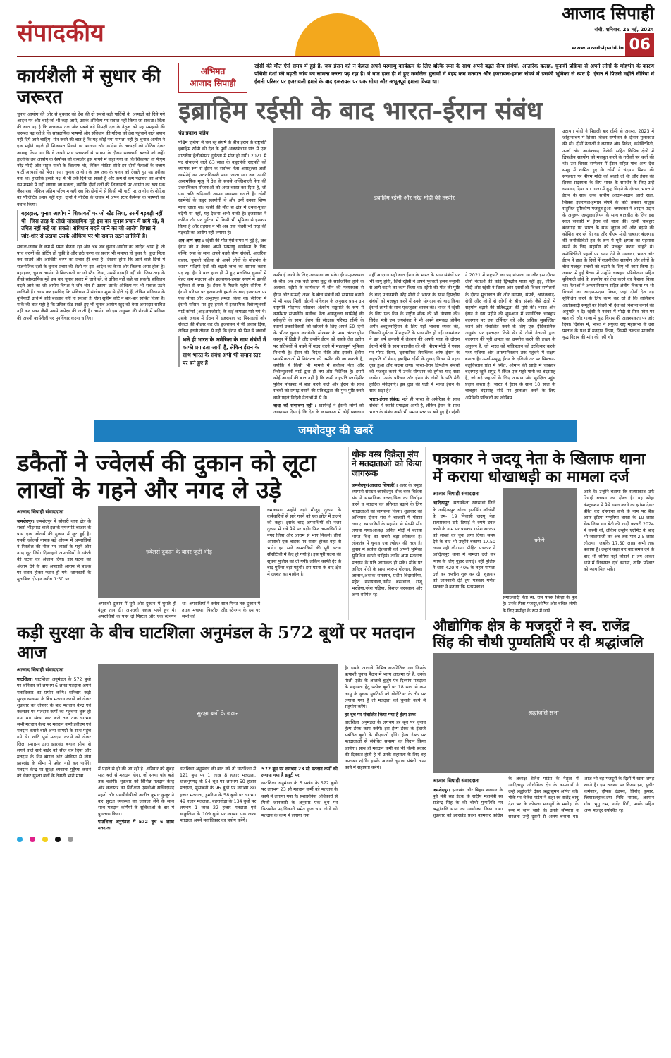संपादकीय
आजाद सिपाही
रांची, शनिवार, 25 मई, 2024
www.azadsipahi.in 06
कार्यशैली में सुधार की जरूरत
चुनाव आयोग की ओर से बुधवार को देश की दो सबसे बड़ी पार्टियों के अध्यक्षों को दिये गये आदेश पर और चाहे जो भी कहा जाये, उसके औचित्य पर सवाल नहीं किया जा सकता। चिंता की बात यह है कि सत्तारूढ़ दल और सबसे बड़े विपक्षी दल के नेतृत्व को यह समझाने की जरूरत पड़ रही है कि सांप्रदायिक भाषणों और संविधान की गरिमा को ठेस पहुंचाने वाले बयान नहीं दिये जाने चाहिए। गौर करने की बात है कि यह कोई नया मामला नहीं है। चुनाव आयोग ने एक महीने पहले ही शिकायत मिलने पर भाजपा और कांग्रेस के अध्यक्षों को नोटिस देकर आगाह किया था कि वे अपने स्टार प्रचारकों से भाषण के दौरान सावधानी बरतने को कहें। हालांकि तब आयोग के रेस्पॉन्स को कमजोर इस मायने में कहा गया था कि शिकायत तो पीएम नरेंद्र मोदी और राहुल गांधी के खिलाफ थी, लेकिन नोटिस सीधे इन दोनों नेताओं के बजाय पार्टी अध्यक्षों को भेजा गया। चुनाव आयोग के अब तक के चलन को देखते हुए यह तरीका नया था। हालांकि इसके पक्ष में भी तर्क दिये जा सकते हैं और कम से कम पक्षपात का आरोप इस मामले में नहीं लगाया जा सकता, क्योंकि दोनों दलों की शिकायतों पर आयोग का रुख एक जैसा रहा, लेकिन अंतिम परिणाम यही रहा कि दोनों में से किसी भी पार्टी पर आयोग के नोटिस का पॉजिटिव असर नहीं रहा। दोनों ने नोटिस के जवाब में अपने स्टार कैंपेनर्स के भाषणों का बचाव किया।
बहरहाल, चुनाव आयोग ने शिकायतों पर जो स्टैंड लिया, उसमें गड़बड़ी नहीं थी। जिस तरह के तीखे सांप्रदायिक मुद्दे इस बार चुनाव प्रचार में छाये रहे, वे उचित नहीं कहे जा सकते। संविधान बदले जाने का जो आरोप विपक्ष ने जोर-शोर से उठाया उसके औचित्य पर भी सवाल उठने लाजिमी है।
सवाल-जवाब के क्रम में समय बीतता रहा और अब जब चुनाव आयोग का आदेश आया है, तो पांच चरणों की वोटिंग हो चुकी है और छठे चरण का प्रचार भी समाप्त हो चुका है। कुल मिला कर सातवें और आखिरी चरण का प्रचार ही बचा है। देखना होगा कि आने वाले दिनों में राजनीतिक दलों के चुनाव प्रचार की शैली पर इस आदेश का कैसा और कितना असर होता है। बहरहाल, चुनाव आयोग ने शिकायतों पर जो स्टैंड लिया, उसमें गड़बड़ी नहीं थी। जिस तरह के तीखे सांप्रदायिक मुद्दे इस बार चुनाव प्रचार में छाये रहे, वे उचित नहीं कहे जा सकते। संविधान बदले जाने का जो आरोप विपक्ष ने जोर-शोर से उठाया उसके औचित्य पर भी सवाल उठने लाजिमी हैं। खास कर इसलिए कि संविधान में संशोधन शुरू से होते रहे हैं, लेकिन संविधान के बुनियादी ढांचे में कोई बदलाव नहीं हो सकता है, ऐसा सुप्रीम कोर्ट ने बार-बार साबित किया है। मार्के की बात यही है कि उचित स्टैंड रखते हुए भी चुनाव आयोग खुद को वैसा असरदार साबित नहीं कर सका जैसी उससे अपेक्षा की जाती है। आयोग को इस अनुभव की रोशनी में भविष्य की अपनी कार्यशैली पर पुनर्विचार करना चाहिए।
अभिमत
आजाद सिपाही
रईसी की मौत ऐसे समय में हुई है, जब ईरान को न केवल अपने परमाणु कार्यक्रम के लिए बल्कि रूस के साथ अपने बढ़ते सैन्य संबंधों, आंतरिक कलह, चुनावी प्रक्रिया से अपने लोगों के मोहभंग के कारण पश्चिमी देशों की बढ़ती जांच का सामना करना पड़ रहा है। ये बात हाल ही में हुए मजलिस चुनावों में बेहद कम मतदान और इजरायल-हमास संघर्ष में इसकी भूमिका से स्पष्ट है। ईरान ने पिछले महीने सीरिया में ईरानी परिसर पर इजरायली हमले के बाद इजरायल पर एक सीधा और अभूतपूर्व हमला किया था।
इब्राहिम रईसी के बाद भारत-ईरान संबंध
चंद्र प्रकाश पांडेय
पश्चिम एशिया में चल रहे संघर्ष के बीच ईरान के राष्ट्रपति इब्राहिम रईसी की देश के पूर्वी अजरबैजान प्रांत में एक नाटकीय हेलीकॉप्टर दुर्घटना में मौत हो गयी। 2021 में पद संभालने वाले 63 साल के कट्टरपंथी राष्ट्रपति को व्यापक रूप से ईरान के सर्वोच्च नेता अयातुल्ला अली खामेनेई का उत्तराधिकारी माना जाता था। अब उनकी असामयिक मृत्यु ने देश के सबसे शक्तिशाली नेता की उत्तराधिकार योजनाओं को अस्त-व्यस्त कर दिया है, जो एक अति रूढ़िवादी शासन व्यवस्था चलाते हैं। रईसी खामेनेई के कट्टर सहयोगी थे और उन्हें उनका शिष्य माना जाता था। रईसी की मौत से क्षेत्र में उथल-पुथल बढ़ेगी या नहीं, यह देखना अभी बाकी है। इजरायल ने कथित तौर पर दुर्घटना में किसी भी भूमिका से इनकार किया है और तेहरान ने भी अब तक किसी भी तरह की गड़बड़ी का आरोप नहीं लगाया है।
अब आगे क्या : रईसी की मौत ऐसे समय में हुई है, जब ईरान को न केवल अपने परमाणु कार्यक्रम के लिए बल्कि रूस के साथ अपने बढ़ते सैन्य संबंधों, आंतरिक कलह, चुनावी प्रक्रिया से अपने लोगों के मोहभंग के कारण पश्चिमी देशों की बढ़ती जांच का सामना करना पड़ रहा है। ये बात हाल ही में हुए मजलिस चुनावों में बेहद कम मतदान और इजरायल-हमास संघर्ष में इसकी भूमिका से स्पष्ट है। ईरान ने पिछले महीने सीरिया में ईरानी परिसर पर इजरायली हमले के बाद इजरायल पर एक सीधा और अभूतपूर्व हमला किया था। सीरिया में ईरानी परिसर पर हुए हमले में इस्लामिक रिवोल्यूशनरी गार्ड कॉर्प्स (आइआरजीसी) के कई कमांडर मारे गये थे। उसके जवाब में ईरान ने इजरायल पर मिसाइलों और रॉकेटों की बौछार कर दी। इजरायल ने भी जवाब दिया, लेकिन इतनी तीव्रता से नहीं कि ईरान को फिर से जवाबी
भले ही भारत के अमेरिका के साथ संबंधों में काफी प्रगाढ़ता आयी है, लेकिन ईरान के साथ भारत के संबंध अभी भी समान स्तर पर बने हुए हैं।
इब्राहिम रईसी और नरेंद्र मोदी की तस्वीर
कार्रवाई करने के लिए उकसाया जा सके। ईरान-इजरायल के बीच अब तक चले छाया युद्ध के सार्वजनिक होने के अलावा, रईसी के कार्यकाल में चीन की मध्यस्थता से ईरान और सऊदी अरब के बीच संबंधों को सामान्य बनाने में भी मदद मिली। ईरानी संविधान के अनुसार प्रथम उप राष्ट्रपति मोहम्मद मोखबर अंतरिम राष्ट्रपति के रूप में कार्यभार संभालेंगे। सर्वोच्च नेता अयातुल्ला खामेनेई की स्वीकृति के साथ, ईरान की संरक्षक परिषद रईसी के स्थायी उत्तराधिकारी को खोजने के लिए अगले 50 दिनों के भीतर चुनाव करायेगी। मोखबर के पास अंतरराष्ट्रीय कानून में डिग्री है और उन्होंने ईरान को उसके तेल उद्योग पर प्रतिबंधों से बचने में मदद करने में महत्वपूर्ण भूमिका निभायी है। ईरान की विदेश नीति और इसकी क्षेत्रीय प्राथमिकताओं में निरंतरता की उम्मीद की जा सकती है, क्योंकि ये किसी भी मामले में सर्वोच्च नेता और रिवोल्यूशनरी गार्ड द्वारा ही तय और निर्देशित है। इसमें कोई आश्चर्य की बात नहीं है कि रूसी राष्ट्रपति व्लादिमीर पुतिन मोखबर से बात करने वाले और ईरान के साथ संबंधों को प्रगाढ़ बनाने की प्रतिबद्धता की पुनः पुष्टि करने वाले पहले विदेशी नेताओं में से थे।
बाधा की संभावना नहीं : खामेनेई ने ईरानी लोगों को आश्वासन दिया है कि देश के कामकाज में कोई व्यवधान नहीं आएगा। यही बात ईरान के भारत के साथ संबंधों पर भी लागू होगी, जिसे रईसी ने अपने पूर्ववर्ती हसन रूहानी से आगे बढ़ाने का काम किया था। रईसी की मौत की पुष्टि के बाद प्रधानमंत्री नरेंद्र मोदी ने भारत के साथ द्विपक्षीय संबंधों को मजबूत करने में उनके योगदान को याद किया ईरानी लोगों के साथ एकजुटता व्यक्त की। भारत ने रईसी के लिए एक दिन के राष्ट्रीय शोक की भी घोषणा की। विदेश मंत्री एस जयशंकर ने भी अपने समकक्ष होसैन अमीर-अब्दुल्लाहियन के लिए यही भावना व्यक्त की, जिनकी दुर्घटना में राष्ट्रपति के साथ मौत हो गई। जयशंकर ने इस वर्ष जनवरी में तेहरान की अपनी यात्रा के दौरान ईरानी मंत्री के साथ बातचीत की थी। पीएम मोदी ने एक्स पर पोस्ट किया, 'इस्लामिक रिपब्लिक ऑफ ईरान के राष्ट्रपति डॉ सैयद इब्राहिम रईसी के दुखद निधन से गहरा दुख हुआ और सदमा लगा। भारत-ईरान द्विपक्षीय संबंधों को मजबूत करने में उनके योगदान को हमेशा याद रखा जायेगा। उनके परिवार और ईरान के लोगों के प्रति मेरी हार्दिक संवेदनाएं। इस दुख की घड़ी में भारत ईरान के साथ खड़ा है।'
भारत-ईरान संबंध: भले ही भारत के अमेरिका के साथ संबंधों में काफी प्रगाढ़ता आयी है, लेकिन ईरान के साथ भारत के संबंध अभी भी समान स्तर पर बने हुए हैं। रईसी ने 2021 में राष्ट्रपति का पद संभाला था और इस दौरान दोनों नेताओं की कोई द्विपक्षीय यात्रा नहीं हुई, लेकिन मोदी और रईसी ने ब्रिक्स और एससीओ शिखर सम्मेलनों के दौरान मुलाकात की और व्यापार, संपर्क, आतंकवाद-रोधी और लोगों से लोगों के बीच संपर्क जैसे क्षेत्रों में सहयोग बढ़ाने की प्रतिबद्धता की पुष्टि की। भारत और ईरान ने इस महीने की शुरुआत में रणनीतिक चाबहार बंदरगाह पर एक टर्मिनल को और अधिक सुसज्जित करने और संचालित करने के लिए एक दीर्घकालिक अनुबंध पर हस्ताक्षर किये थे। ये दोनों नेताओं द्वारा बंदरगाह की पूरी क्षमता का उपयोग करने की इच्छा के अनुरूप है, जो भारत को पाकिस्तान को दरकिनार करके मध्य एशिया और अफगानिस्तान तक पहुंचने में सक्षम बनाता है। ऊर्जा-समृद्ध ईरान के दक्षिणी तट पर सिस्तान-बलूचिस्तान प्रांत में स्थित, ओमान की खाड़ी में चाबहार बंदरगाह खुले समुद्र में स्थित एक गहरे पानी का बंदरगाह है, जो बड़े जहाजों के लिए आसान और सुरक्षित पहुंच प्रदान करता है। भारत ने ईरान के साथ 10 साल के चाबहार बंदरगाह सौदे पर हस्ताक्षर करने के लिए अमेरिकी प्रतिबंधों का जोखिम
उठाया। मोदी ने पिछली बार रईसी से अगस्त, 2023 में जोहान्सबर्ग में ब्रिक्स शिखर सम्मेलन के दौरान मुलाकात की थी। दोनों नेताओं ने व्यापार और निवेश, कनेक्टिविटी, ऊर्जा और आतंकवाद विरोधी सहित विभिन्न क्षेत्रों में द्विपक्षीय सहयोग को मजबूत करने के तरीकों पर चर्चा की थी। उस शिखर सम्मेलन में ईरान सहित पांच अन्य देश समूह में शामिल हुए थे। रईसी ने चंद्रयान मिशन की सफलता पर पीएम मोदी को बधाई दी थी और ईरान की ब्रिक्स सदस्यता के लिए भारत के समर्थन के लिए उन्हें धन्यवाद दिया था। गाजा में युद्ध छिड़ने के दौरान, भारत ने ईरान के साथ उच्च स्तरीय आदान-प्रदान जारी रखा, जिससे इजरायल-हमास संघर्ष के प्रति उसका नाजुक संतुलित दृष्टिकोण मजबूत हुआ। जयशंकर ने आदान-प्रदान के अनुरूप अब्दुल्लाहियन के साथ बातचीत के लिए इस साल जनवरी में ईरान की यात्रा की। रईसी चाबहार बंदरगाह पर भारत के साथ जुड़ाव को और बढ़ाने की कोशिश कर रहे थे। वह और पीएम मोदी चाबहार बंदरगाह की कनेक्टिविटी हब के रूप में पूरी क्षमता का एहसास करने के लिए सहयोग को मजबूत करना चाहते थे। कनेक्टिविटी पहलों पर ध्यान देने के अलावा, भारत और ईरान ने हाल के दिनों में राजनीतिक सहयोग और लोगों के बीच मजबूत संबंधों को बढ़ाने के लिए भी काम किया है। अगस्त में हुई बैठक में उन्होंने चाबहार परियोजना सहित बुनियादी ढांचे के सहयोग को तेज करने का फैसला किया था। नेताओं ने अफगानिस्तान सहित क्षेत्रीय विकास पर भी विचारों का आदान-प्रदान किया, जहां दोनों देश यह सुनिश्चित करने के लिए काम कर रहे हैं कि तालिबान आतंकवादी समूहों को किसी भी देश को निशाना बनाने की अनुमति न दे। रईसी ने नवंबर में मोदी से फिर फोन पर बात की और गाजा में युद्ध विराम की आवश्यकता पर जोर दिया। दिसंबर में, भारत ने संयुक्त राष्ट्र महासभा के उस प्रस्ताव के पक्ष में मतदान किया, जिसमें तत्काल मानवीय युद्ध विराम की मांग की गयी थी।
जमशेदपुर की खबरें
डकैतों ने ज्वेलर्स की दुकान को लूटा लाखों के गहने और नगद ले उड़े
आजाद सिपाही संवाददाता
जमशेदपुर। जमशेदपुर में सोनारी थाना क्षेत्र के सबसे भीड़भाड़ वाले इलाके एयरपोर्ट बाजार के पास एक ज्वेलर्स की दुकान में लूट हुई है। एमबी ज्वेलर्स नामक बड़े शोरूम में अपराधियों ने पिस्तौल की नोक पर लाखों के गहने और नगद लूट लिये। दिनदहाड़े अपराधियों ने डकैती की घटना को अंजाम दिया। इस घटना को अंजाम देने के बाद अपराधी आराम से बाइक पर सवार होकर फरार हो गये। जानकारी के मुताबिक दोपहर करीब 1:50 पर
ज्वेलर्स दुकान के बाहर जुटी भीड़
अपराधी दुकान में घुसे और दुकान में घुसते ही बंदूक तान दी। अपराधी नकाब पहने हुए थे। अपराधियों के पास दो पिस्टल और एक स्टेनगन था। अपराधियों ने करीब सात मिनट तक दुकान में तांडव मचाया। पिस्तौल और स्टेनगन के दम पर सभी को
धमकाया। उन्होंने वहां मौजूद दुकान के कर्मचारियों से सारे गहने को एक झोले में डालने को कहा। इसके बाद अपराधियों की नजर दुकान में रखे पैसे पर पड़ी। फिर अपराधियों ने नगद लिया और आराम से भाग निकले। तीनों अपराधी एक बाइक पर सवार होकर वहां से भागे। इन सारे अपराधियों की पूरी घटना सीसीटीवी में कैद हो गयी है। इस पूरी घटना की सूचना पुलिस को दी गयी। लेकिन काफी देर के बाद पुलिस वहां पहुंची। इस घटना के बाद क्षेत्र में दहशत का माहौल है।
थोक वस्त्र विक्रेता संघ ने मतदाताओ को किया जागरूक
जमशेदपुर(आजाद सिपाही)। शहर के प्रमुख व्यापारी संगठन जमशेदपुर थोक वस्त्र विक्रेता संघ ने सामाजिक उत्तरदायित्व का निर्वाहन करने व मतदान का प्रतिशत बढ़ाने के लिए मतदाताओं को जागरूक किया। शुक्रवार को अभियान दौरान संघ ने बाजारों में पोस्टर लगाए। व्यापारियों के सहयोग से सेल्फी स्टैंड लगाया गया।अध्यक्ष अनिल मोदी ने बताया भारत विश्व का सबसे बड़ा लोकतंत्र है। लोकतंत्र में चुनाव एक त्योहार की तरह है। चुनाव में प्रत्येक देशवासी को अपनी भूमिका सुनिश्चित करनी चाहिये। ताकि आम मतदाता मतदान के प्रति जागरूक हो सके। मौके पर अनिल मोदी के साथ स्वरूप गोलछा, विमल जालान,अशोक सारस्वत, प्रदीप विदासरिया, महेश सरायवाला,नवीन बरनवाल, राजू भरतिया,नरेश पड़िया, विशाल बरनवाल और अन्य शामिल रहे।
कड़ी सुरक्षा के बीच घाटशिला अनुमंडल के 572 बूथों पर मतदान आज
आजाद सिपाही संवाददाता
घाटशिला। घाटशिला अनुमंडल के 572 बुथो पर शनिवार को लगभग 6 लाख मतदाता अपने मताधिकार का प्रयोग करेंगे। शनिवार कड़ी सुरक्षा व्यवस्था के बिच मतदान कराने को लेकर शुक्रवार को दोपहर के बाद मतदान केन्द्र एवं कलस्टर पर मतदान कर्मी का पहुंचना शुरू हो गया था। संध्या सात बजे तक तक लगभग सभी मतदान केन्द्र पर मतदान कर्मी ईवीएम एवं मतदान कराने वाले अन्य सामग्री के साथ पहुंच गये थे। शांति पूर्ण मतदान कराने को लेकर जिला प्रशासन द्वारा झारखंड बंगाल सीमा से लगने वाले सारे बार्डर को सील कर दिया और मतदान के दिन बंगाल और ओडिसा से लोग झारखंड के सीमा में प्रवेश नही कर पायेंगे। मतदान केन्द्र पर सुरक्षा व्यवस्था मुहैय्या कराने को लेकर सुरक्षा बलों के तैनाती भारी मात्रा
सुरक्षा बलों के जवान
में पहले से ही की जा रही है। शनिवार को सुबह सात बजे से मतदान होगा, जो संध्या पांच बजे तक चलेगी। शुक्रवार को विभिन्न मतदान केन्द्र और कलस्टर का निरीक्षण एसडीओ सच्चिदानंद महतो और एसपीडीपीओ अजीत कुमार कुजूर ने कर सुरक्षा व्यवस्था का जायजा लेने के साथ साथ मतदान कर्मियों के सुविधाओ के बारे में पुछताछ किया।
घाटशिला अनुमंडल में 572 बूथ 6 लाख मतदाता
घाटशिला अनुमंडल की बात करे तो घाटशिला में 121 बुथ पर 1 लाख 8 हजार मतदाता, धालभूमगढ़ के 54 बूथ पर लगभग 50 हजार मतदाता, मुसाबनी के 96 बुथो पर लगभग 80 हजार मतदाता, डुमरिया के 58 बुथो पर लगभग 49 हजार मतदाता, बहरागोड़ा के 134 बुथो पर लगभग 1 लाख 22 हजार मतदाता एवं चाकुलिया के 109 बुथो पर लगभग एक लाख मतदाता अपने मताधिकार का प्रयोग करेंगे।
572 बूथ पर लगभग 23 सौ मतदान कर्मी को लगाया गया है डयूटी पर
घाटशिला अनुमंडल के 6 प्रखंड के 572 बुथो पर लगभग 23 सौ मतदान कर्मी को मतदान के कार्य में लगाया गया है। प्रशासनिक अधिकारी से मिली जानकारी के अनुसार एक बूथ पर पिठासीन पदाधिकारी समेत कुल चार लोगों को मतदान के काम में लगाया गया
है। इसके आलावे विभिन्न राजनितिक दल जिनके प्रत्याशी चुनाव मैदान में भाग्य आजमा रहे है, उनके पोली एजेंट के आलावे बुर्जुग एंव दिव्यांग मतदाता के सहायता हेतु प्रत्येक बूथों पर 18 साल से कम आयु के युवक युवतियों को वोलेंटियर के तौर पर लगाया गया है तो मतदाता को चुनावी कार्य में सहयोग करेंगे।
हर बूथ पर संचालित किया गया है हेल्प डेस्क
घाटशिला अनुमंडल के लगभग हर बूथ पर चुनाव हेल्प डेस्क काम करेंगे। इस हेल्प डेस्क के इंचार्ज संबंधित बूथो के बीएलओ होंगे। हेल्प डेस्क पर मतदाताओं से संबंधित समस्या का निदान किया जायेगा। साथ ही मतदान कर्मी को भी किसी प्रकार की दिक्कत होती है तो उनके सहायता के लिए वह उपलब्ध रहेगी। इसके आवाले चुनाव संबंधी अन्य कार्य में सहायता करेंगे।
पत्रकार ने जदयू नेता के खिलाफ थाना में कराया धोखाधड़ी का मामला दर्ज
आजाद सिपाही संवाददाता
आदित्यपुर। सरायकेला खरसावां जिले के आदित्यपुर ओल्ड हाउसिंग कॉलोनी के एम- 19 निवासी जदयू नेता सत्यप्रकाश उर्फ टियाई ने रुपये डबल करने के नाम पर पत्रकार गणेश सरकार को लाखों का चुना लगा दिया। समय देने के बाद भी उन्होंने बकाया 17.50 लाख नही लौटाया। पीड़ित पत्रकार ने आदित्यपुर थाना में मामला दर्ज कर न्याय के लिए गुहार लगाई। वही पुलिस ने धारा 420 व 406 के तहत मामला दर्ज कर तफ्तीश शुरू कर दी। शुक्रवार को जानकारी देते हुए पत्रकार गणेश सरकार ने बताया कि सत्यप्रकाश
फोटो
समाजवादी नेता स्व. राम पारस सिन्हा के पुत्र है। उनके पिता मजदूर,शोषित और वंचित लोगो के लिए मसीहा के रूप में जाने
जाते थे। उन्होंने बताया कि सत्यप्रकाश उर्फ टियाई बचपन का दोस्त है। वह स्नेहा कंस्ट्रक्शन में पैसे डबल करने का झांसा देकर प्रेरित कर दोस्ताना कर्ज के नाम पर बैंक आफ इंडिया गम्हरिया शाखा के 10 लाख चेक लिया था। बेटी की शादी फरवरी 2024 में करनी थी, लेकिन उन्होंने एग्रीमेंट के बाद भी जालसाजी कर अब तक मात्र 2.5 लाख लौटाया। जबकि 17.50 लाख अभी तक बकाया है। उन्होंने कहा बार बार समय देने के बाद भी रुपिया नही लौटाने से तंग आकर थाने में शिकायत दर्ज कराया, ताकि परिवार को न्याय मिल सके।
औद्योगिक क्षेत्र के मजदूरों ने स्व. राजेंद्र सिंह की चौथी पुण्यतिथि पर दी श्रद्धांजलि
श्रद्धांजलि सभा
आजाद सिपाही संवाददाता
जमशेदपुर। झारखंड और बिहार सरकार के पूर्व मंत्री सह इंटक के राष्ट्रीय महामंत्री स्व राजेन्द्र सिंह के की चौथी पुन्यतिथि पर श्रद्धांजलि सभा का आयोजन किया गया। शुक्रवार को झारखंड प्रदेश कामगार कांग्रेस के अध्यक्ष शैलेश पांडेय के नेतृत्व में आदित्यपुर औधोगिक क्षेत्र के कामगारों ने उन्हें श्रद्धांजलि देकर श्रद्धासुमन अर्पित की। मौके पर शैलेश पांडेय ने कहा स्व राजेंद्र बाबू देश भर के कोयला मजदूरों के मसीहा के रूप में जाने जाते थे। उनके सौम्यता व सरलता उन्हें दूसरों से अलग बनाता था। आज भी वह मजदूरों के दिलों में खास जगह रखते हैं। इस अवसर पर विजय झा, सुधीर कर्मकार, दीपक दंडपथ, विनोद कुमार, जियाउलहाक,दया निधि नायक, अरमान गोप, भृगु राम, नागेंद्र गिरी, मारके सहित अन्य मजदूर उपस्थित रहे।